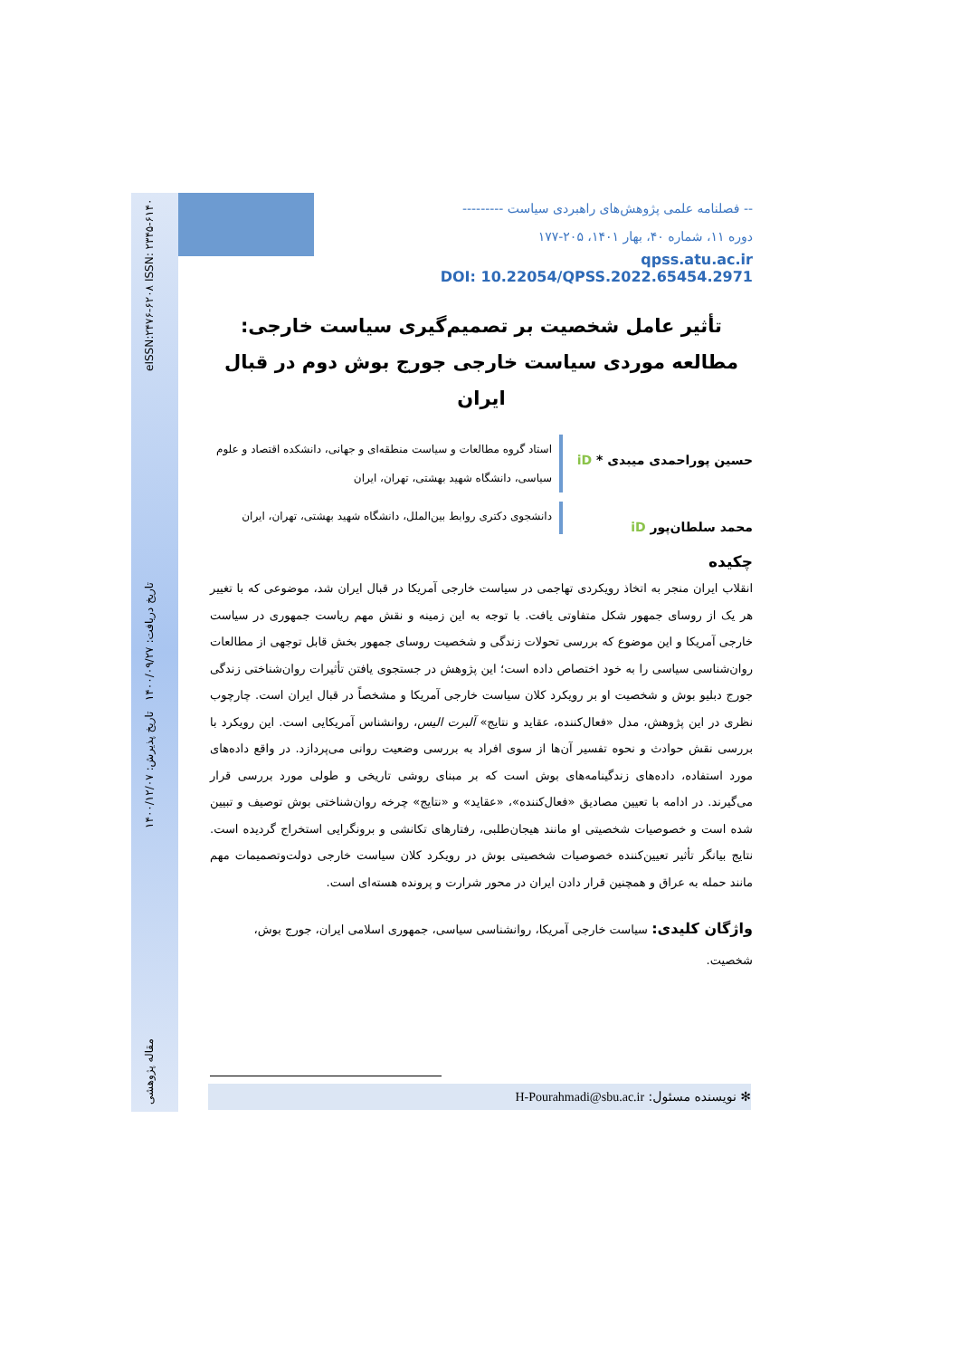eISSN:۲۴۷۶-۶۲۰۸ ISSN: ۲۳۴۵-۶۱۴۰ تاریخ دریافت: ۱۴۰۰/۰۹/۲۷ تاریخ پذیرش: ۱۴۰۰/۱۲/۰۷ مقاله پژوهشی
-- فصلنامه علمی پژوهش‌های راهبردی سیاست ---------
دوره ۱۱، شماره ۴۰، بهار ۱۴۰۱، ۲۰۵-۱۷۷
qpss.atu.ac.ir
DOI: 10.22054/QPSS.2022.65454.2971
تأثیر عامل شخصیت بر تصمیم‌گیری سیاست خارجی: مطالعه موردی سیاست خارجی جورج بوش دوم در قبال ایران
حسین پوراحمدی میبدی * iD
استاد گروه مطالعات و سیاست منطقه‌ای و جهانی، دانشکده اقتصاد و علوم سیاسی، دانشگاه شهید بهشتی، تهران، ایران
محمد سلطان‌پور iD
دانشجوی دکتری روابط بین‌الملل، دانشگاه شهید بهشتی، تهران، ایران
چکیده
انقلاب ایران منجر به اتخاذ رویکردی تهاجمی در سیاست خارجی آمریکا در قبال ایران شد، موضوعی که با تغییر هر یک از روسای جمهور شکل متفاوتی یافت. با توجه به این زمینه و نقش مهم ریاست جمهوری در سیاست خارجی آمریکا و این موضوع که بررسی تحولات زندگی و شخصیت روسای جمهور بخش قابل توجهی از مطالعات روان‌شناسی سیاسی را به خود اختصاص داده است؛ این پژوهش در جستجوی یافتن تأثیرات روان‌شناختی زندگی جورج دبلیو بوش و شخصیت او بر رویکرد کلان سیاست خارجی آمریکا و مشخصاً در قبال ایران است. چارچوب نظری در این پژوهش، مدل «فعال‌کننده، عقاید و نتایج» آلبرت الیس، روانشناس آمریکایی است. این رویکرد با بررسی نقش حوادث و نحوه تفسیر آن‌ها از سوی افراد به بررسی وضعیت روانی می‌پردازد. در واقع داده‌های مورد استفاده، داده‌های زندگینامه‌های بوش است که بر مبنای روشی تاریخی و طولی مورد بررسی قرار می‌گیرند. در ادامه با تعیین مصادیق «فعال‌کننده»، «عقاید» و «نتایج» چرخه روان‌شناختی بوش توصیف و تبیین شده است و خصوصیات شخصیتی او مانند هیجان‌طلبی، رفتارهای تکانشی و برونگرایی استخراج گردیده است. نتایج بیانگر تأثیر تعیین‌کننده خصوصیات شخصیتی بوش در رویکرد کلان سیاست خارجی دولت‌وتصمیمات مهم مانند حمله به عراق و همچنین قرار دادن ایران در محور شرارت و پرونده هسته‌ای است.
واژگان کلیدی: سیاست خارجی آمریکا، روانشناسی سیاسی، جمهوری اسلامی ایران، جورج بوش، شخصیت.
✻ نویسنده مسئول: H-Pourahmadi@sbu.ac.ir